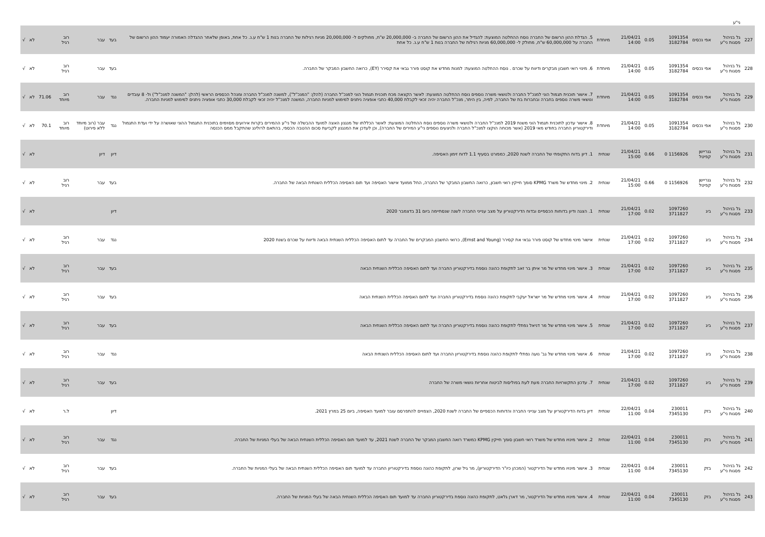| | ני"ע | | | | | | | | | | | | |
| 227 | גל בניהול פסגות ני"ע | אפי נכסים | 1091354 3182784 | 0.05 | 21/04/21 14:00 | מיוחדת | 5. הגדלת ההון הרשום של החברה נוסח ההחלטה המוצעת: להגדיל את ההון הרשום של החברה ב- 20,000,000 ש"ח, מחולקים ל- 20,000,000 מניות רגילות של החברה בנות 1 ש"ח ע.נ. כל אחת, באופן שלאחר ההגדלה האמורה יעמוד ההון הרשום של החברה על 60,000,000 ש"ח, מחולק ל- 60,000,000 מניות רגילות של החברה בנות 1 ש"ח ע.נ. כל אחת | בעד | עבר | רוב רגיל | | לא | √ |
| 228 | גל בניהול פסגות ני"ע | אפי נכסים | 1091354 3182784 | 0.05 | 21/04/21 14:00 | מיוחדת | 6. מינוי רואי חשבון מבקרים ודיווח על שכרם . נוסח ההחלטה המוצעת: למנות מחדש את קוסט פורר גבאי את קסירר (EY), כרואה החשבון המבקר של החברה. | בעד | עבר | רוב רגיל | | לא | √ |
| 229 | גל בניהול פסגות ני"ע | אפי נכסים | 1091354 3182784 | 0.05 | 21/04/21 14:00 | מיוחדת | 7. אישור תוכנית תגמול הוני למנכ"ל החברה ולנושאי משרה נוספים נוסח ההחלטה המוצעת: לאשר הקצאה מכח תוכנית תגמול הוני למנכ"ל החברה (להלן: "המנכ"ל"), למשנה למנכ"ל החברה ומנהל הכספים הראשי (להלן: "המשנה למנכ"ל") ול- 8 עובדים ונושאי משרה נוספים בחברה ובחברות בת של החברה, לפיה, בין היתר, מנכ"ל החברה יהיה זכאי לקבלת 40,000 כתבי אופציה ניתנים למימוש למניות החברה, המשנה למנכ"ל יהיה זכאי לקבלת 30,000 כתבי אופציה ניתנים למימוש למניות החברה. | נגד | עבר | רוב מיוחד | 71.06 | לא | √ |
| 230 | גל בניהול פסגות ני"ע | אפי נכסים | 1091354 3182784 | 0.05 | 21/04/21 14:00 | מיוחדת | 8. אישור עדכון לתוכנית תגמול הוני משנת 2019 למנכ"ל החברה ולנושאי משרה נוספים נוסח ההחלטה המוצעת: לאשר הכללתו של מנגנון האצה למועד ההבשלה של ני"ע ההמירים בקרות אירועים מסוימים בתוכנית התגמול ההוני שאושרה על ידי ועדת התגמול ודירקטוריון החברה בחודש מאי 2019 (אשר מכוחה הוקצו למנכ"ל החברה ולניצעים נוספים ני"ע המירים של החברה), וכן לעדכן את המנגנון לקביעת סכום ההטבה הכספי, בהתאם לרולינג שהתקבל ממס הכנסה | נגד | עבר (רוב מיוחד ללא פירוט) | רוב מיוחד | 70.1 | לא | √ |
| 231 | גל בניהול פסגות ני"ע | גנריישן קפיטל | 1156926 0 | 0.66 | 21/04/21 15:00 | שנתית | 1. דיון בדוח התקופתי של החברה לשנת 2020, כמפורט בסעיף 1.1 לדוח זימון האסיפה. | דיון | דיון | | | לא | √ |
| 232 | גל בניהול פסגות ני"ע | גנריישן קפיטל | 1156926 0 | 0.66 | 21/04/21 15:00 | שנתית | 2. מינוי מחדש של משרד KPMG סומך חייקין רואי חשבון, כרואה החשבון המבקר של החברה, החל ממועד אישור האסיפה ועד תום האסיפה הכללית השנתית הבאה של החברה. | בעד | עבר | רוב רגיל | | לא | √ |
| 233 | גל בניהול פסגות ני"ע | ביג | 1097260 3711827 | 0.02 | 21/04/21 17:00 | שנתית | 1. הצגה ודיון בדוחות הכספיים ובדוח הדירקטוריון על מצב ענייני החברה לשנה שנסתיימה ביום 31 בדצמבר 2020 | דיון | | | | לא | √ |
| 234 | גל בניהול פסגות ני"ע | ביג | 1097260 3711827 | 0.02 | 21/04/21 17:00 | שנתית | אישור מינוי מחדש של קוסט פורר גבאי את קסירר (Ernst and Young), כרואי החשבון המבקרים של החברה עד לתום האסיפה הכללית השנתית הבאה ודיווח על שכרם בשנת 2020 | נגד | עבר | רוב רגיל | | לא | √ |
| 235 | גל בניהול פסגות ני"ע | ביג | 1097260 3711827 | 0.02 | 21/04/21 17:00 | שנתית | 3. אישור מינוי מחדש של מר איתן בר זאב לתקופת כהונה נוספת בדירקטוריון החברה ועד לתום האסיפה הכללית השנתית הבאה | בעד | עבר | רוב רגיל | | לא | √ |
| 236 | גל בניהול פסגות ני"ע | ביג | 1097260 3711827 | 0.02 | 21/04/21 17:00 | שנתית | 4. אישור מינוי מחדש של מר ישראל יעקבי לתקופת כהונה נוספת בדירקטוריון החברה ועד לתום האסיפה הכללית השנתית הבאה | בעד | עבר | רוב רגיל | | לא | √ |
| 237 | גל בניהול פסגות ני"ע | ביג | 1097260 3711827 | 0.02 | 21/04/21 17:00 | שנתית | 5. אישור מינוי מחדש של מר דניאל נפתלי לתקופת כהונה נוספת בדירקטוריון החברה ועד לתום האסיפה הכללית השנתית הבאה | בעד | עבר | רוב רגיל | | לא | √ |
| 238 | גל בניהול פסגות ני"ע | ביג | 1097260 3711827 | 0.02 | 21/04/21 17:00 | שנתית | 6. אישור מינוי מחדש של גב' נועה נפתלי לתקופת כהונה נוספת בדירקטוריון החברה ועד לתום האסיפה הכללית השנתית הבאה | נגד | עבר | רוב רגיל | | לא | √ |
| 239 | גל בניהול פסגות ני"ע | ביג | 1097260 3711827 | 0.02 | 21/04/21 17:00 | שנתית | 7. עדכון התקשרויות החברה מעת לעת בפוליסות לביטוח אחריות נושאי משרה של החברה | בעד | עבר | רוב רגיל | | לא | √ |
| 240 | גל בניהול פסגות ני"ע | בזק | 230011 7345130 | 0.04 | 22/04/21 11:00 | שנתית | דיון בדוח הדירקטוריון על מצב ענייני החברה והדוחות הכספיים של החברה לשנת 2020, הצפויים להתפרסם עובר למועד האסיפה, ביום 25 במרץ 2021. | דיון | | ל.ר | | לא | √ |
| 241 | גל בניהול פסגות ני"ע | בזק | 230011 7345130 | 0.04 | 22/04/21 11:00 | שנתית | 2. אישור מינויו מחדש של משרד רואי חשבון סומך חייקין KPMG כמשרד רואה החשבון המבקר של החברה לשנת 2021, עד למועד תום האסיפה הכללית השנתית הבאה של בעלי המניות של החברה. | נגד | עבר | רוב רגיל | | לא | √ |
| 242 | גל בניהול פסגות ני"ע | בזק | 230011 7345130 | 0.04 | 22/04/21 11:00 | שנתית | 3. אישור מינויו מחדש של הדירקטור (המכהן כיו"ר הדירקטוריון), מר גיל שרון, לתקופת כהונה נוספת בדירקטוריון החברה עד למועד תום האסיפה הכללית השנתית הבאה של בעלי המניות של החברה. | בעד | עבר | רוב רגיל | | לא | √ |
| 243 | גל בניהול פסגות ני"ע | בזק | 230011 7345130 | 0.04 | 22/04/21 11:00 | שנתית | 4. אישור מינויו מחדש של הדירקטור, מר דארן גלאט, לתקופת כהונה נוספת בדירקטוריון החברה עד למועד תום האסיפה הכללית השנתית הבאה של בעלי המניות של החברה. | בעד | עבר | רוב רגיל | | לא | √ |